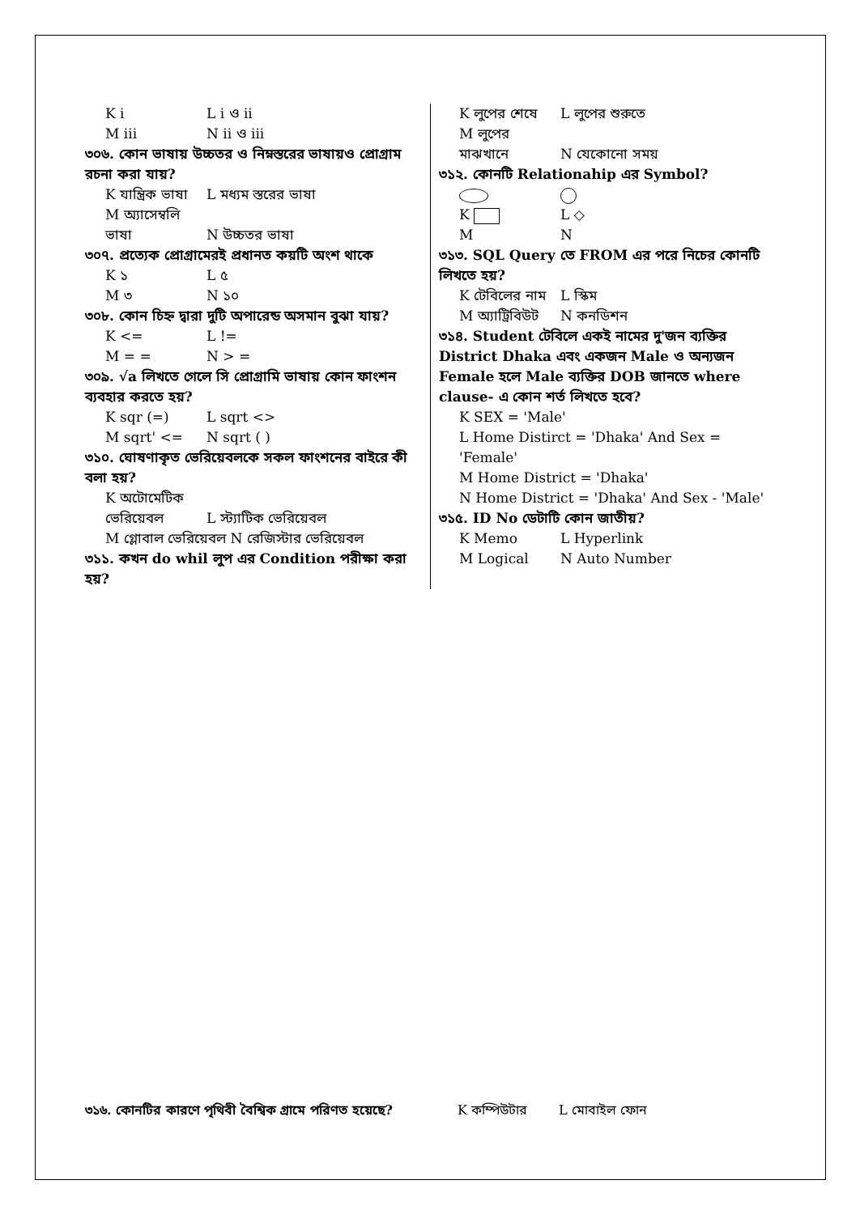K i L i ও ii
M iii N ii ও iii
৩০৬. কোন ভাষায় উচ্চতর ও নিম্নস্তরের ভাষায়ও প্রোগ্রাম রচনা করা যায়?
K যান্ত্রিক ভাষা L মধ্যম স্তরের ভাষা
M অ্যাসেম্বলি ভাষা N উচ্চতর ভাষা
৩০৭. প্রত্যেক প্রোগ্রামেরই প্রধানত কয়টি অংশ থাকে
K ১ L ৫
M ৩ N ১০
৩০৮. কোন চিহ্ন দ্বারা দুটি অপারেন্ড অসমান বুঝা যায়?
K <= L !=
M = = N > =
৩০৯. √a লিখতে গেলে সি প্রোগ্রামি ভাষায় কোন ফাংশন ব্যবহার করতে হয়?
K sqr (=) L sqrt <>
M sqrt' <= N sqrt ( )
৩১০. ঘোষণাকৃত ভেরিয়েবলকে সকল ফাংশনের বাইরে কী বলা হয়?
K অটোমেটিক ভেরিয়েবল L স্ট্যাটিক ভেরিয়েবল
M গ্লোবাল ভেরিয়েবল N রেজিস্টার ভেরিয়েবল
৩১১. কখন do whil লুপ এর Condition পরীক্ষা করা হয়?
K লুপের শেষে L লুপের শুরুতে
M লুপের মাঝখানে N যেকোনো সময়
৩১২. কোনটি Relationahip এর Symbol?
K L ◇
M N
৩১৩. SQL Query তে FROM এর পরে নিচের কোনটি লিখতে হয়?
K টেবিলের নাম L স্কিম
M অ্যাট্রিবিউট N কনডিশন
৩১৪. Student টেবিলে একই নামের দু'জন ব্যক্তির District Dhaka এবং একজন Male ও অন্যজন Female হলে Male ব্যক্তির DOB জানতে where clause- এ কোন শর্ত লিখতে হবে?
K SEX = 'Male'
L Home Distirct = 'Dhaka' And Sex = 'Female'
M Home District = 'Dhaka'
N Home District = 'Dhaka' And Sex - 'Male'
৩১৫. ID No ডেটাটি কোন জাতীয়?
K Memo L Hyperlink
M Logical N Auto Number
৩১৬. কোনটির কারণে পৃথিবী বৈশ্বিক গ্রামে পরিণত হয়েছে?
K কম্পিউটার L মোবাইল ফোন